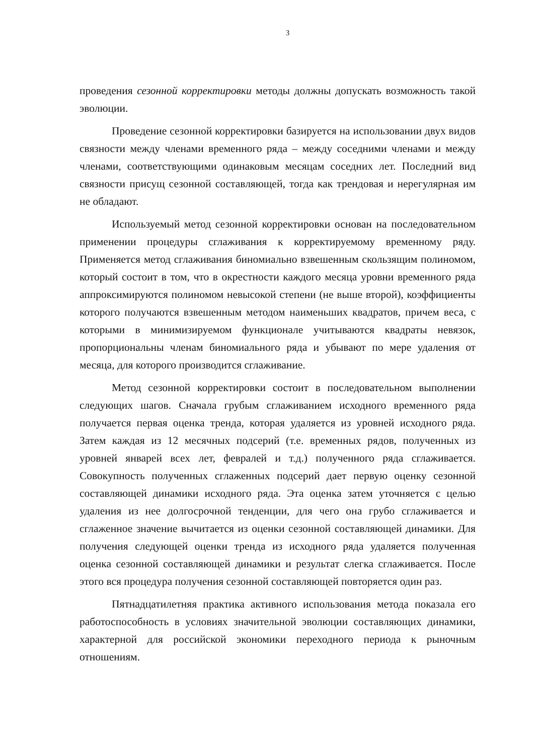3
проведения сезонной корректировки методы должны допускать возможность такой эволюции.
Проведение сезонной корректировки базируется на использовании двух видов связности между членами временного ряда – между соседними членами и между членами, соответствующими одинаковым месяцам соседних лет. Последний вид связности присущ сезонной составляющей, тогда как трендовая и нерегулярная им не обладают.
Используемый метод сезонной корректировки основан на последовательном применении процедуры сглаживания к корректируемому временному ряду. Применяется метод сглаживания биномиально взвешенным скользящим полиномом, который состоит в том, что в окрестности каждого месяца уровни временного ряда аппроксимируются полиномом невысокой степени (не выше второй), коэффициенты которого получаются взвешенным методом наименьших квадратов, причем веса, с которыми в минимизируемом функционале учитываются квадраты невязок, пропорциональны членам биномиального ряда и убывают по мере удаления от месяца, для которого производится сглаживание.
Метод сезонной корректировки состоит в последовательном выполнении следующих шагов. Сначала грубым сглаживанием исходного временного ряда получается первая оценка тренда, которая удаляется из уровней исходного ряда. Затем каждая из 12 месячных подсерий (т.е. временных рядов, полученных из уровней январей всех лет, февралей и т.д.) полученного ряда сглаживается. Совокупность полученных сглаженных подсерий дает первую оценку сезонной составляющей динамики исходного ряда. Эта оценка затем уточняется с целью удаления из нее долгосрочной тенденции, для чего она грубо сглаживается и сглаженное значение вычитается из оценки сезонной составляющей динамики. Для получения следующей оценки тренда из исходного ряда удаляется полученная оценка сезонной составляющей динамики и результат слегка сглаживается. После этого вся процедура получения сезонной составляющей повторяется один раз.
Пятнадцатилетняя практика активного использования метода показала его работоспособность в условиях значительной эволюции составляющих динамики, характерной для российской экономики переходного периода к рыночным отношениям.